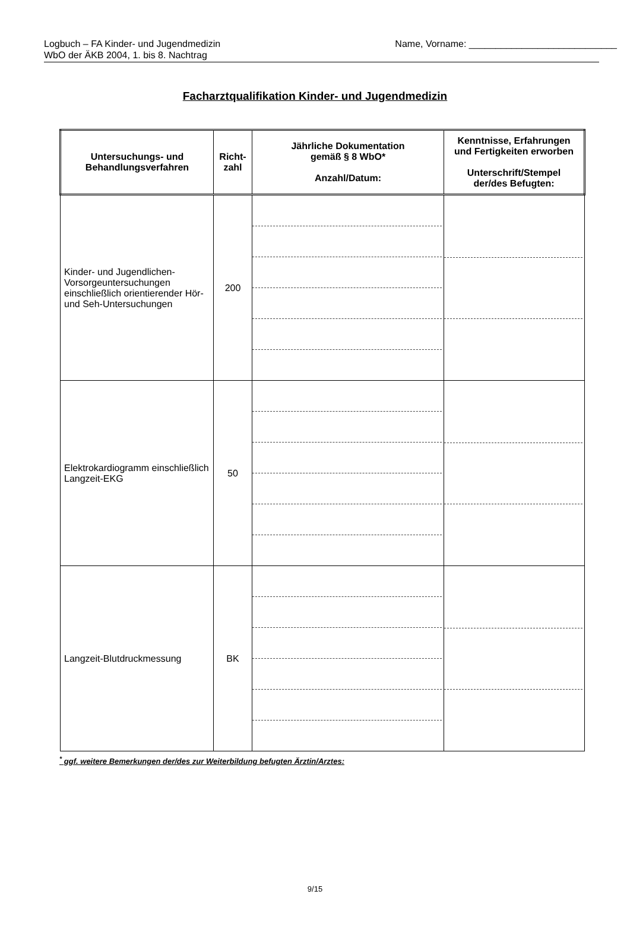Logbuch – FA Kinder- und Jugendmedizin
WbO der ÄKB 2004, 1. bis 8. Nachtrag
Name, Vorname: ____________________________
Facharztqualifikation Kinder- und Jugendmedizin
| Untersuchungs- und Behandlungsverfahren | Richt- zahl | Jährliche Dokumentation gemäß § 8 WbO* Anzahl/Datum: | Kenntnisse, Erfahrungen und Fertigkeiten erworben Unterschrift/Stempel der/des Befugten: |
| --- | --- | --- | --- |
| Kinder- und Jugendlichen-Vorsorgeuntersuchungen einschließlich orientierender Hör- und Seh-Untersuchungen | 200 | | |
| Elektrokardiogramm einschließlich Langzeit-EKG | 50 | | |
| Langzeit-Blutdruckmessung | BK | | |
<sup>*</sup> ggf. weitere Bemerkungen der/des zur Weiterbildung befugten Ärztin/Arztes:
9/15